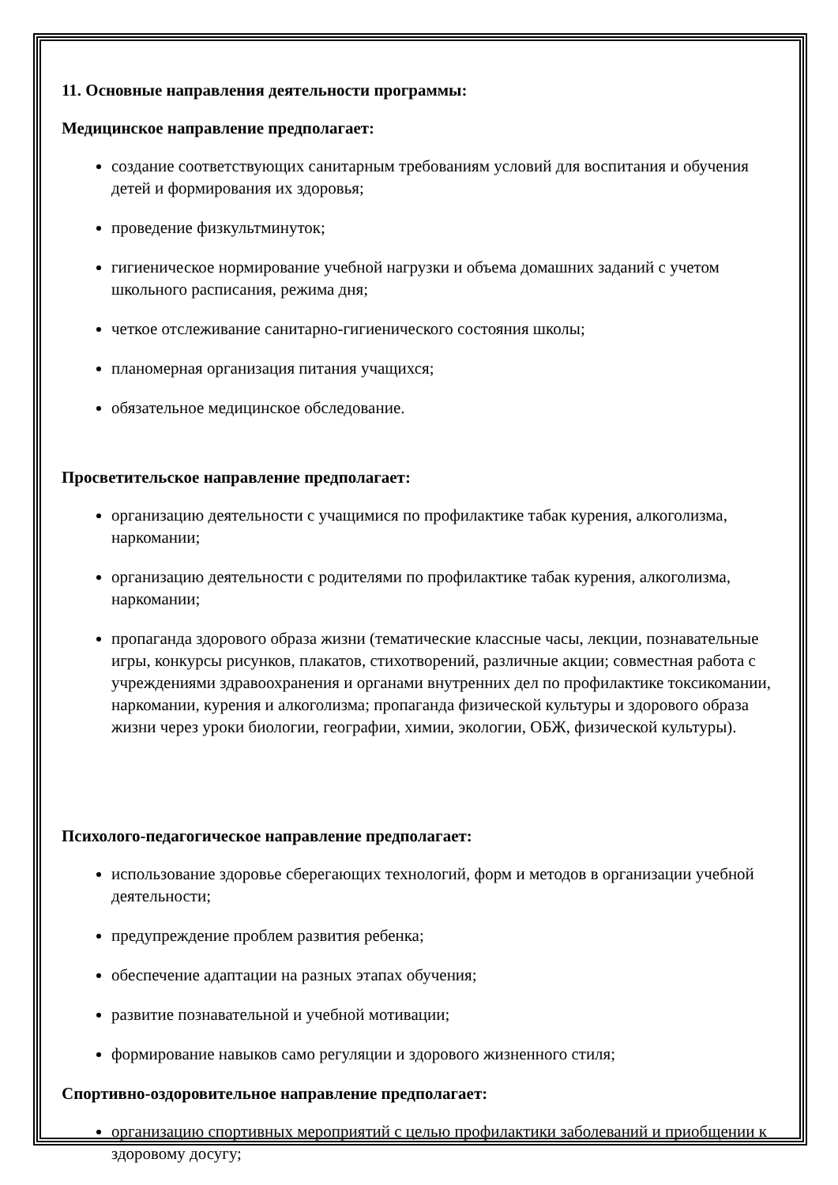11. Основные направления деятельности программы:
Медицинское направление предполагает:
создание соответствующих санитарным требованиям условий для воспитания и обучения детей и формирования их здоровья;
проведение физкультминуток;
гигиеническое нормирование учебной нагрузки и объема домашних заданий с учетом школьного расписания, режима дня;
четкое отслеживание санитарно-гигиенического состояния школы;
планомерная организация питания учащихся;
обязательное медицинское обследование.
Просветительское направление предполагает:
организацию деятельности с учащимися по профилактике табак курения, алкоголизма, наркомании;
организацию деятельности с родителями по профилактике табак курения, алкоголизма, наркомании;
пропаганда здорового образа жизни (тематические классные часы, лекции, познавательные игры, конкурсы рисунков, плакатов, стихотворений, различные акции; совместная работа с учреждениями здравоохранения и органами внутренних дел по профилактике токсикомании, наркомании, курения и алкоголизма; пропаганда физической культуры и здорового образа жизни через уроки биологии, географии, химии, экологии, ОБЖ, физической культуры).
Психолого-педагогическое направление предполагает:
использование здоровье сберегающих технологий, форм и методов в организации учебной деятельности;
предупреждение проблем развития ребенка;
обеспечение адаптации на разных этапах обучения;
развитие познавательной и учебной мотивации;
формирование навыков само регуляции и здорового жизненного стиля;
Спортивно-оздоровительное направление предполагает:
организацию спортивных мероприятий с целью профилактики заболеваний и приобщении к здоровому досугу;